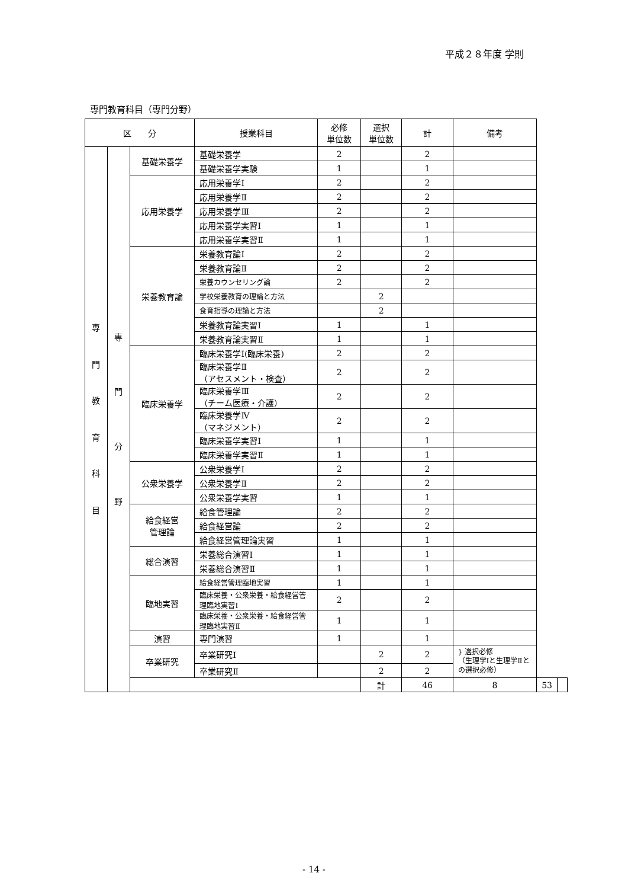平成２８年度 学則
専門教育科目（専門分野）
| 区 分 | | | 授業科目 | 必修 単位数 | 選択 単位数 | 計 | 備考 | | |
| --- | --- | --- | --- | --- | --- | --- | --- | --- | --- |
| 専 門 教 育 科 目 | 専 門 分 野 | 基礎栄養学 | 基礎栄養学 | 2 | | 2 | | | |
| | | | 基礎栄養学実験 | 1 | | 1 | | | |
| | | 応用栄養学 | 応用栄養学Ⅰ | 2 | | 2 | | | |
| | | | 応用栄養学Ⅱ | 2 | | 2 | | | |
| | | | 応用栄養学Ⅲ | 2 | | 2 | | | |
| | | | 応用栄養学実習Ⅰ | 1 | | 1 | | | |
| | | | 応用栄養学実習Ⅱ | 1 | | 1 | | | |
| | | 栄養教育論 | 栄養教育論Ⅰ | 2 | | 2 | | | |
| | | | 栄養教育論Ⅱ | 2 | | 2 | | | |
| | | | 栄養カウンセリング論 | 2 | | 2 | | | |
| | | | 学校栄養教育の理論と方法 | | 2 | | | | |
| | | | 食育指導の理論と方法 | | 2 | | | | |
| | | | 栄養教育論実習Ⅰ | 1 | | 1 | | | |
| | | | 栄養教育論実習Ⅱ | 1 | | 1 | | | |
| | | 臨床栄養学 | 臨床栄養学Ⅰ(臨床栄養) | 2 | | 2 | | | |
| | | | 臨床栄養学Ⅱ （アセスメント・検査） | 2 | | 2 | | | |
| | | | 臨床栄養学Ⅲ （チーム医療・介護） | 2 | | 2 | | | |
| | | | 臨床栄養学Ⅳ （マネジメント） | 2 | | 2 | | | |
| | | | 臨床栄養学実習Ⅰ | 1 | | 1 | | | |
| | | | 臨床栄養学実習Ⅱ | 1 | | 1 | | | |
| | | 公衆栄養学 | 公衆栄養学Ⅰ | 2 | | 2 | | | |
| | | | 公衆栄養学Ⅱ | 2 | | 2 | | | |
| | | | 公衆栄養学実習 | 1 | | 1 | | | |
| | | 給食経営 管理論 | 給食管理論 | 2 | | 2 | | | |
| | | | 給食経営論 | 2 | | 2 | | | |
| | | | 給食経営管理論実習 | 1 | | 1 | | | |
| | | 総合演習 | 栄養総合演習Ⅰ | 1 | | 1 | | | |
| | | | 栄養総合演習Ⅱ | 1 | | 1 | | | |
| | | 臨地実習 | 給食経営管理臨地実習 | 1 | | 1 | | | |
| | | | 臨床栄養・公衆栄養・給食経営管理臨地実習Ⅰ | 2 | | 2 | | | |
| | | | 臨床栄養・公衆栄養・給食経営管理臨地実習Ⅱ | 1 | | 1 | | | |
| | | 演習 | 専門演習 | 1 | | 1 | | | |
| | | 卒業研究 | 卒業研究Ⅰ | | 2 | 2 | } 選択必修 （生理学Ⅰと生理学Ⅱとの選択必修） | | |
| | | | 卒業研究Ⅱ | | 2 | 2 | | | |
| | | | | | 計 | 46 | 8 | 53 | |
- 14 -